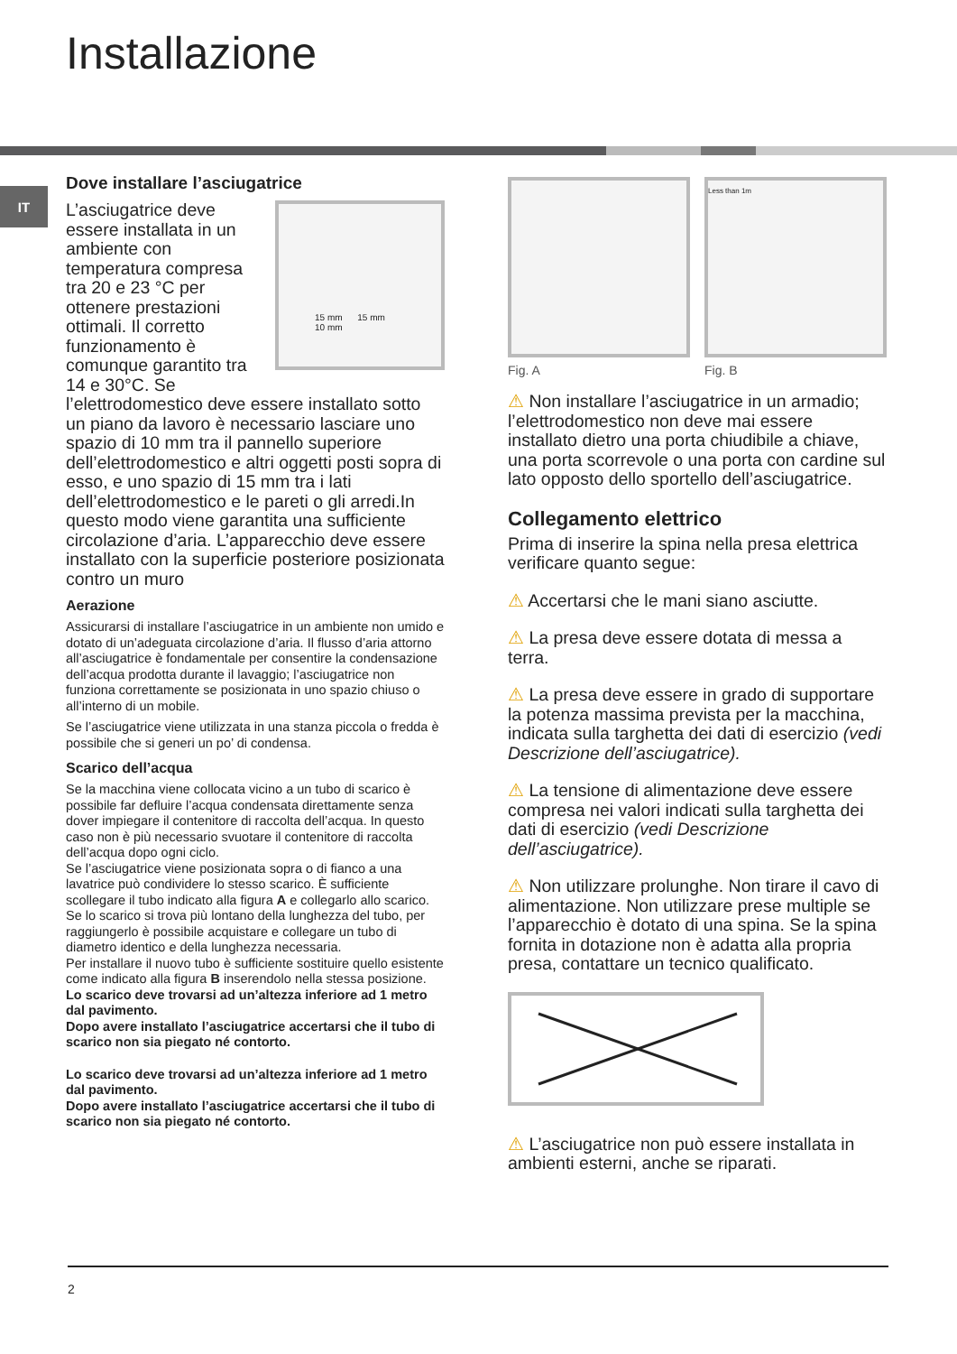Installazione
IT
Dove installare l’asciugatrice
15 mm 15 mm
10 mm
L’asciugatrice deve essere installata in un ambiente con temperatura compresa tra 20 e 23 °C per ottenere prestazioni ottimali. Il corretto funzionamento è comunque garantito tra 14 e 30°C. Se l’elettrodomestico deve essere installato sotto un piano da lavoro è necessario lasciare uno spazio di 10 mm tra il pannello superiore dell’elettrodomestico e altri oggetti posti sopra di esso, e uno spazio di 15 mm tra i lati dell’elettrodomestico e le pareti o gli arredi.In questo modo viene garantita una sufficiente circolazione d’aria. L’apparecchio deve essere installato con la superficie posteriore posizionata contro un muro
Aerazione
Assicurarsi di installare l’asciugatrice in un ambiente non umido e dotato di un’adeguata circolazione d’aria. Il flusso d’aria attorno all’asciugatrice è fondamentale per consentire la condensazione dell’acqua prodotta durante il lavaggio; l’asciugatrice non funziona correttamente se posizionata in uno spazio chiuso o all’interno di un mobile.
Se l’asciugatrice viene utilizzata in una stanza piccola o fredda è possibile che si generi un po’ di condensa.
Scarico dell’acqua
Se la macchina viene collocata vicino a un tubo di scarico è possibile far defluire l’acqua condensata direttamente senza dover impiegare il contenitore di raccolta dell’acqua. In questo caso non è più necessario svuotare il contenitore di raccolta dell’acqua dopo ogni ciclo.
Se l’asciugatrice viene posizionata sopra o di fianco a una lavatrice può condividere lo stesso scarico. È sufficiente scollegare il tubo indicato alla figura A e collegarlo allo scarico.
Se lo scarico si trova più lontano della lunghezza del tubo, per raggiungerlo è possibile acquistare e collegare un tubo di diametro identico e della lunghezza necessaria.
Per installare il nuovo tubo è sufficiente sostituire quello esistente come indicato alla figura B inserendolo nella stessa posizione.
Lo scarico deve trovarsi ad un’altezza inferiore ad 1 metro dal pavimento.
Dopo avere installato l’asciugatrice accertarsi che il tubo di scarico non sia piegato né contorto.
Lo scarico deve trovarsi ad un’altezza inferiore ad 1 metro dal pavimento.
Dopo avere installato l’asciugatrice accertarsi che il tubo di scarico non sia piegato né contorto.
Fig. A
Less than 1m
Fig. B
⚠ Non installare l’asciugatrice in un armadio; l’elettrodomestico non deve mai essere installato dietro una porta chiudibile a chiave, una porta scorrevole o una porta con cardine sul lato opposto dello sportello dell’asciugatrice.
Collegamento elettrico
Prima di inserire la spina nella presa elettrica verificare quanto segue:
⚠ Accertarsi che le mani siano asciutte.
⚠ La presa deve essere dotata di messa a terra.
⚠ La presa deve essere in grado di supportare la potenza massima prevista per la macchina, indicata sulla targhetta dei dati di esercizio (vedi Descrizione dell’asciugatrice).
⚠ La tensione di alimentazione deve essere compresa nei valori indicati sulla targhetta dei dati di esercizio (vedi Descrizione dell’asciugatrice).
⚠ Non utilizzare prolunghe. Non tirare il cavo di alimentazione. Non utilizzare prese multiple se l’apparecchio è dotato di una spina. Se la spina fornita in dotazione non è adatta alla propria presa, contattare un tecnico qualificato.
⚠ L’asciugatrice non può essere installata in ambienti esterni, anche se riparati.
2